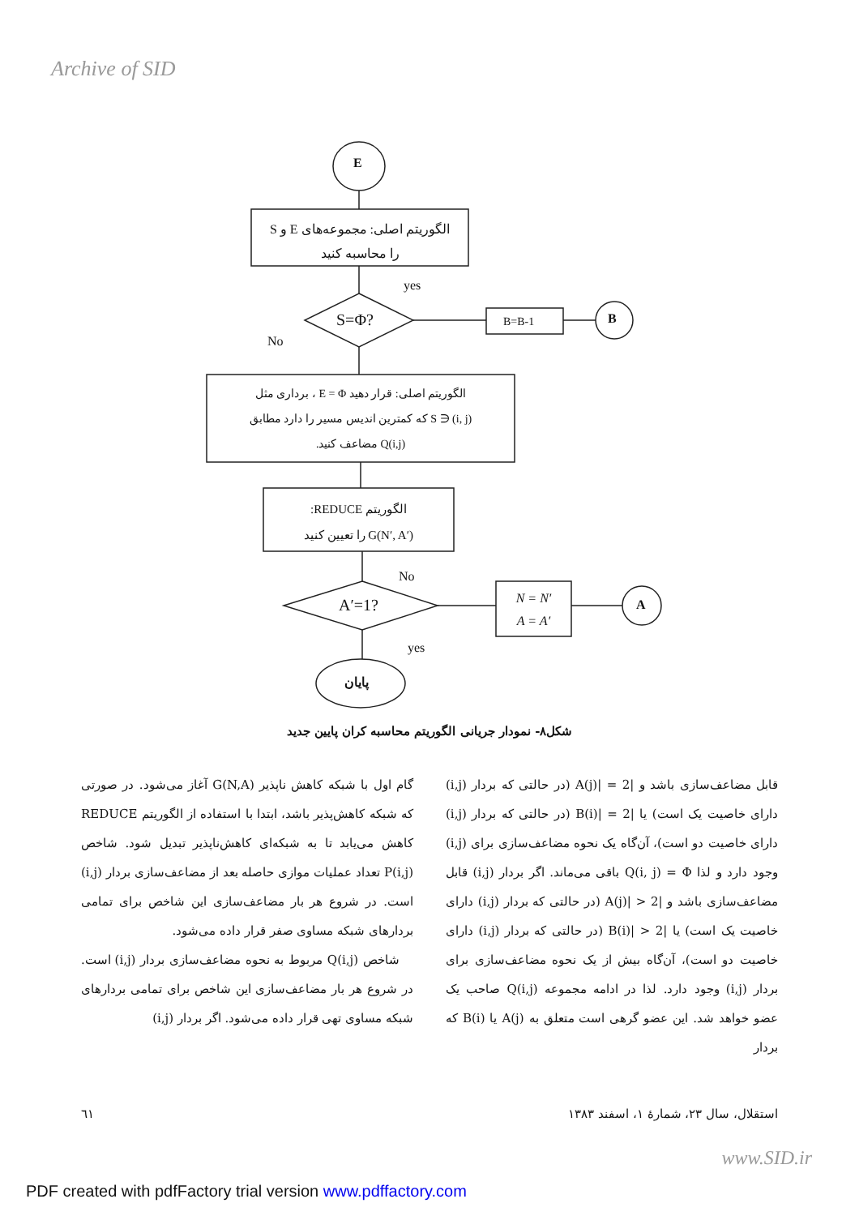Archive of SID
E
الگوریتم اصلی: مجموعه‌های E و S
را محاسبه کنید
yes
S=Φ? B=B-1 B
No
الگوریتم اصلی: قرار دهید E = Φ ، برداری مثل
S ∋ (i, j) که کمترین اندیس مسیر را دارد مطابق
Q(i,j) مضاعف کنید.
الگوریتم REDUCE:
G(N′, A′) را تعیین کنید
No
A′=1?
N = N′
A = A′
A
yes
پایان
شکل۸- نمودار جریانی الگوریتم محاسبه کران پایین جدید
گام اول با شبکه کاهش ناپذیر G(N,A) آغاز می‌شود. در صورتی که شبکه کاهش‌پذیر باشد، ابتدا با استفاده از الگوریتم REDUCE کاهش می‌یابد تا به شبکه‌ای کاهش‌ناپذیر تبدیل شود. شاخص P(i,j) تعداد عملیات موازی حاصله بعد از مضاعف‌سازی بردار (i,j) است. در شروع هر بار مضاعف‌سازی این شاخص برای تمامی بردارهای شبکه مساوی صفر قرار داده می‌شود.
شاخص Q(i,j) مربوط به نحوه مضاعف‌سازی بردار (i,j) است. در شروع هر بار مضاعف‌سازی این شاخص برای تمامی بردارهای شبکه مساوی تهی قرار داده می‌شود. اگر بردار (i,j)
قابل مضاعف‌سازی باشد و |A(j)| = 2 (در حالتی که بردار (i,j) دارای خاصیت یک است) یا |B(i)| = 2 (در حالتی که بردار (i,j) دارای خاصیت دو است)، آن‌گاه یک نحوه مضاعف‌سازی برای (i,j) وجود دارد و لذا Q(i, j) = Φ باقی می‌ماند. اگر بردار (i,j) قابل مضاعف‌سازی باشد و |A(j)| > 2 (در حالتی که بردار (i,j) دارای خاصیت یک است) یا |B(i)| > 2 (در حالتی که بردار (i,j) دارای خاصیت دو است)، آن‌گاه بیش از یک نحوه مضاعف‌سازی برای بردار (i,j) وجود دارد. لذا در ادامه مجموعه Q(i,j) صاحب یک عضو خواهد شد. این عضو گرهی است متعلق به A(j) یا B(i) که بردار
استقلال، سال ۲۳، شمارهٔ ۱، اسفند ۱۳۸۳ ٦١
www.SID.ir
PDF created with pdfFactory trial version www.pdffactory.com